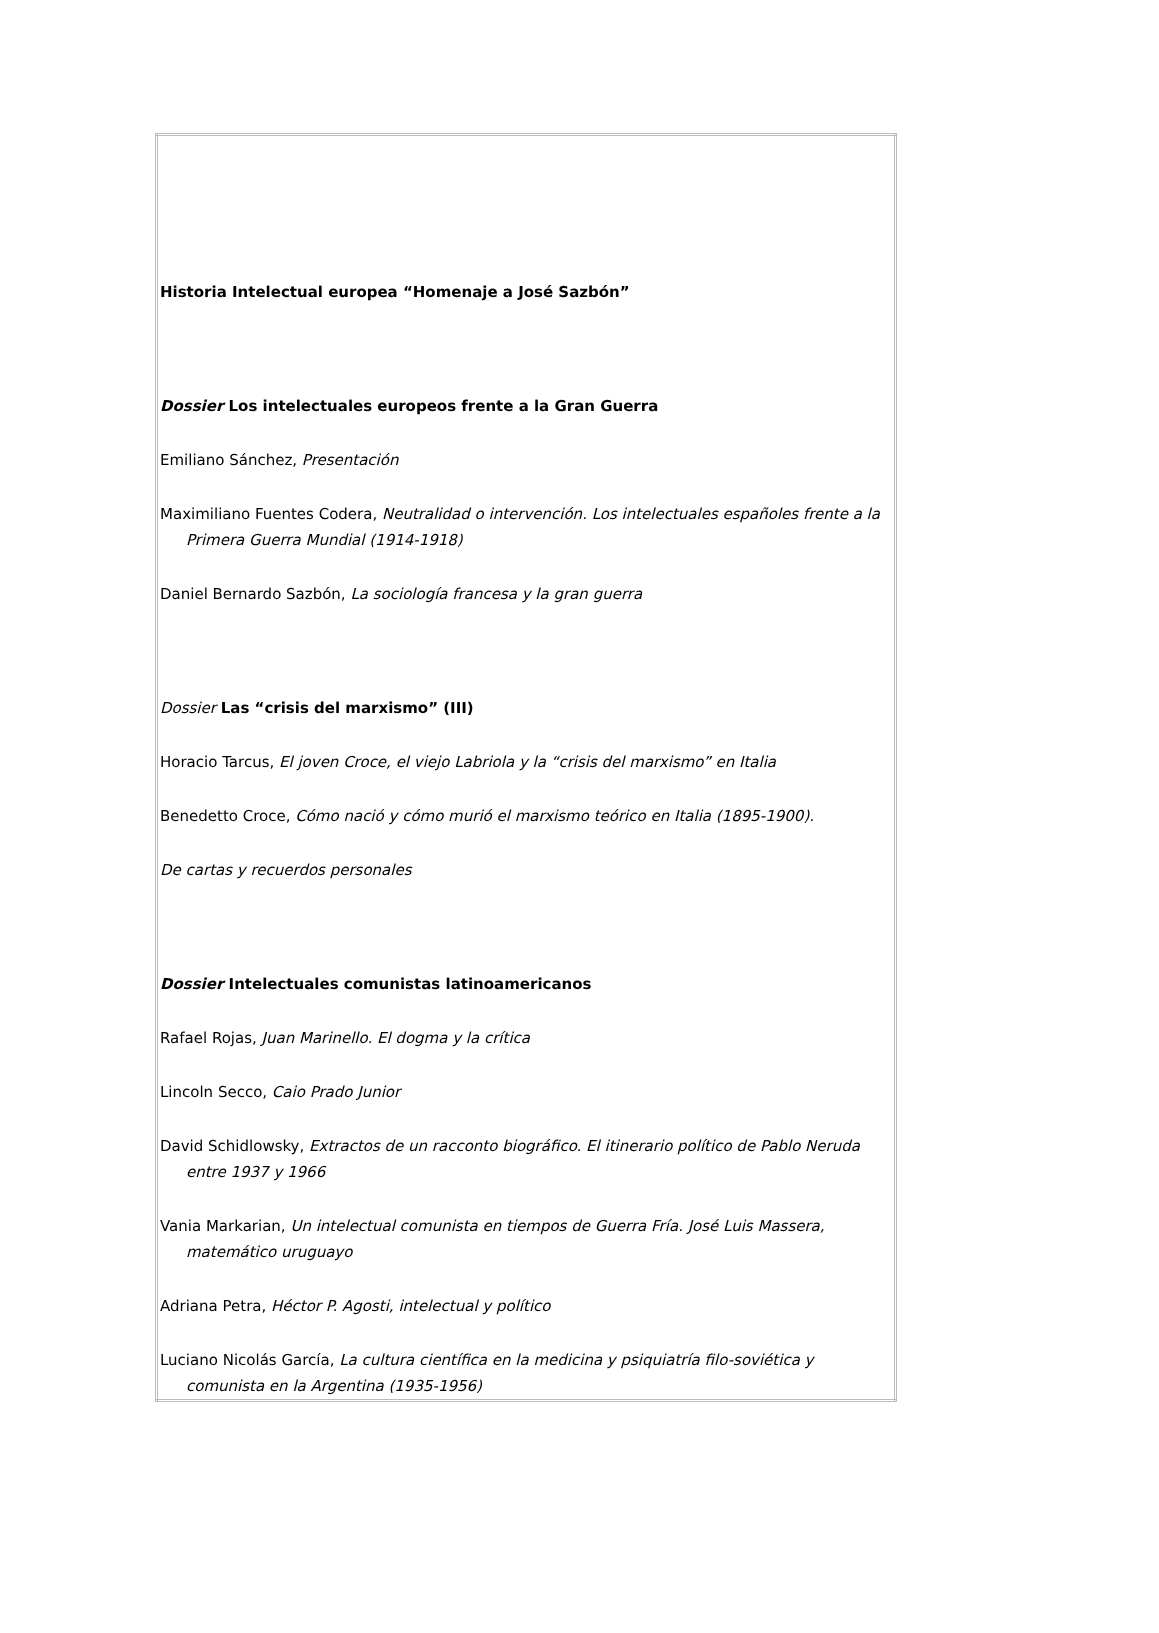| Historia Intelectual europea “Homenaje a José Sazbón” Dossier Los intelectuales europeos frente a la Gran Guerra Emiliano Sánchez, Presentación Maximiliano Fuentes Codera, Neutralidad o intervención. Los intelectuales españoles frente a la Primera Guerra Mundial (1914-1918) Daniel Bernardo Sazbón, La sociología francesa y la gran guerra Dossier Las “crisis del marxismo” (III) Horacio Tarcus, El joven Croce, el viejo Labriola y la “crisis del marxismo” en Italia Benedetto Croce, Cómo nació y cómo murió el marxismo teórico en Italia (1895-1900). De cartas y recuerdos personales Dossier Intelectuales comunistas latinoamericanos Rafael Rojas, Juan Marinello. El dogma y la crítica Lincoln Secco, Caio Prado Junior David Schidlowsky, Extractos de un racconto biográfico. El itinerario político de Pablo Neruda entre 1937 y 1966 Vania Markarian, Un intelectual comunista en tiempos de Guerra Fría. José Luis Massera, matemático uruguayo Adriana Petra, Héctor P. Agosti, intelectual y político Luciano Nicolás García, La cultura científica en la medicina y psiquiatría filo-soviética y comunista en la Argentina (1935-1956) |